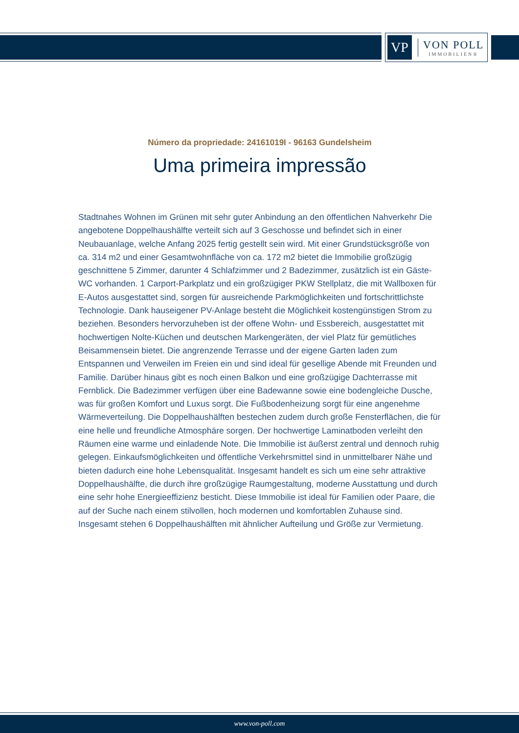VP
VON POLL
IMMOBILIEN®
Número da propriedade: 24161019I - 96163 Gundelsheim
Uma primeira impressão
Stadtnahes Wohnen im Grünen mit sehr guter Anbindung an den öffentlichen Nahverkehr Die angebotene Doppelhaushälfte verteilt sich auf 3 Geschosse und befindet sich in einer Neubauanlage, welche Anfang 2025 fertig gestellt sein wird. Mit einer Grundstücksgröße von ca. 314 m2 und einer Gesamtwohnfläche von ca. 172 m2 bietet die Immobilie großzügig geschnittene 5 Zimmer, darunter 4 Schlafzimmer und 2 Badezimmer, zusätzlich ist ein Gäste-WC vorhanden. 1 Carport-Parkplatz und ein großzügiger PKW Stellplatz, die mit Wallboxen für E-Autos ausgestattet sind, sorgen für ausreichende Parkmöglichkeiten und fortschrittlichste Technologie. Dank hauseigener PV-Anlage besteht die Möglichkeit kostengünstigen Strom zu beziehen. Besonders hervorzuheben ist der offene Wohn- und Essbereich, ausgestattet mit hochwertigen Nolte-Küchen und deutschen Markengeräten, der viel Platz für gemütliches Beisammensein bietet. Die angrenzende Terrasse und der eigene Garten laden zum Entspannen und Verweilen im Freien ein und sind ideal für gesellige Abende mit Freunden und Familie. Darüber hinaus gibt es noch einen Balkon und eine großzügige Dachterrasse mit Fernblick. Die Badezimmer verfügen über eine Badewanne sowie eine bodengleiche Dusche, was für großen Komfort und Luxus sorgt. Die Fußbodenheizung sorgt für eine angenehme Wärmeverteilung. Die Doppelhaushälften bestechen zudem durch große Fensterflächen, die für eine helle und freundliche Atmosphäre sorgen. Der hochwertige Laminatboden verleiht den Räumen eine warme und einladende Note. Die Immobilie ist äußerst zentral und dennoch ruhig gelegen. Einkaufsmöglichkeiten und öffentliche Verkehrsmittel sind in unmittelbarer Nähe und bieten dadurch eine hohe Lebensqualität. Insgesamt handelt es sich um eine sehr attraktive Doppelhaushälfte, die durch ihre großzügige Raumgestaltung, moderne Ausstattung und durch eine sehr hohe Energieeffizienz besticht. Diese Immobilie ist ideal für Familien oder Paare, die auf der Suche nach einem stilvollen, hoch modernen und komfortablen Zuhause sind. Insgesamt stehen 6 Doppelhaushälften mit ähnlicher Aufteilung und Größe zur Vermietung.
www.von-poll.com